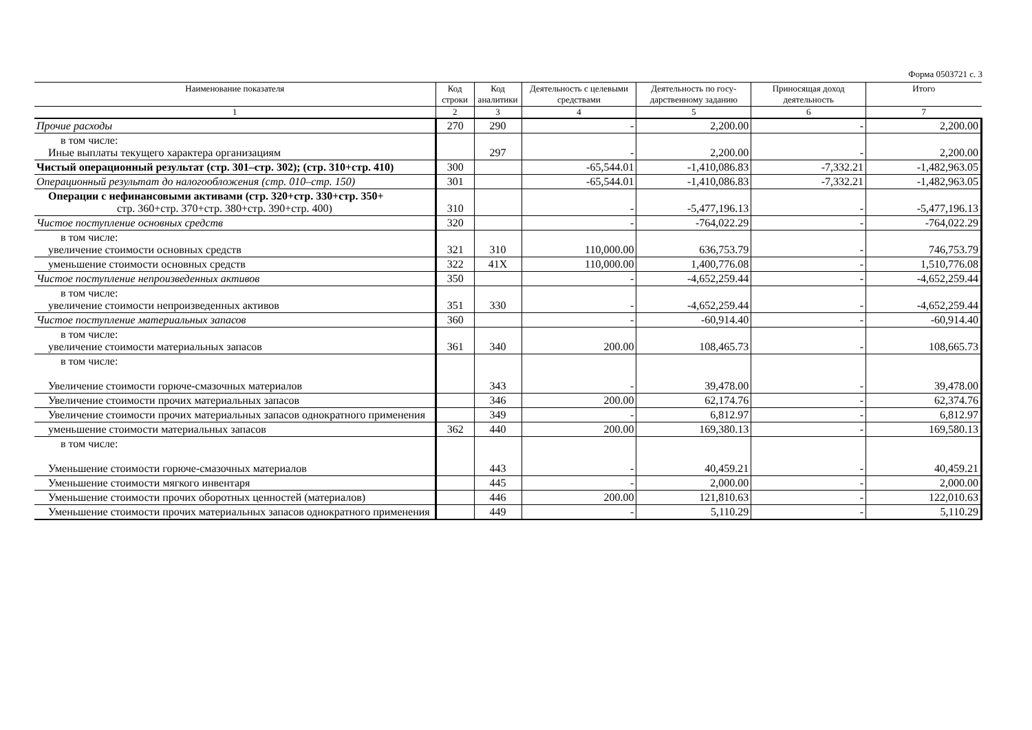Форма 0503721 с. 3
| Наименование показателя | Код строки | Код аналитики | Деятельность с целевыми средствами | Деятельность по госу-дарственному заданию | Приносящая доход деятельность | Итого |
| --- | --- | --- | --- | --- | --- | --- |
| 1 | 2 | 3 | 4 | 5 | 6 | 7 |
| Прочие расходы | 270 | 290 | - | 2,200.00 | - | 2,200.00 |
| в том числе: Иные выплаты текущего характера организациям | | 297 | - | 2,200.00 | - | 2,200.00 |
| Чистый операционный результат (стр. 301–стр. 302); (стр. 310+стр. 410) | 300 | | -65,544.01 | -1,410,086.83 | -7,332.21 | -1,482,963.05 |
| Операционный результат до налогообложения (стр. 010–стр. 150) | 301 | | -65,544.01 | -1,410,086.83 | -7,332.21 | -1,482,963.05 |
| Операции с нефинансовыми активами (стр. 320+стр. 330+стр. 350+ стр. 360+стр. 370+стр. 380+стр. 390+стр. 400) | 310 | | - | -5,477,196.13 | - | -5,477,196.13 |
| Чистое поступление основных средств | 320 | | - | -764,022.29 | - | -764,022.29 |
| в том числе: увеличение стоимости основных средств | 321 | 310 | 110,000.00 | 636,753.79 | - | 746,753.79 |
| уменьшение стоимости основных средств | 322 | 41X | 110,000.00 | 1,400,776.08 | - | 1,510,776.08 |
| Чистое поступление непроизведенных активов | 350 | | - | -4,652,259.44 | - | -4,652,259.44 |
| в том числе: увеличение стоимости непроизведенных активов | 351 | 330 | - | -4,652,259.44 | - | -4,652,259.44 |
| Чистое поступление материальных запасов | 360 | | - | -60,914.40 | - | -60,914.40 |
| в том числе: увеличение стоимости материальных запасов | 361 | 340 | 200.00 | 108,465.73 | - | 108,665.73 |
| в том числе: Увеличение стоимости горюче-смазочных материалов | | 343 | - | 39,478.00 | - | 39,478.00 |
| Увеличение стоимости прочих материальных запасов | | 346 | 200.00 | 62,174.76 | - | 62,374.76 |
| Увеличение стоимости прочих материальных запасов однократного применения | | 349 | - | 6,812.97 | - | 6,812.97 |
| уменьшение стоимости материальных запасов | 362 | 440 | 200.00 | 169,380.13 | - | 169,580.13 |
| в том числе: Уменьшение стоимости горюче-смазочных материалов | | 443 | - | 40,459.21 | - | 40,459.21 |
| Уменьшение стоимости мягкого инвентаря | | 445 | - | 2,000.00 | - | 2,000.00 |
| Уменьшение стоимости прочих оборотных ценностей (материалов) | | 446 | 200.00 | 121,810.63 | - | 122,010.63 |
| Уменьшение стоимости прочих материальных запасов однократного применения | | 449 | - | 5,110.29 | - | 5,110.29 |